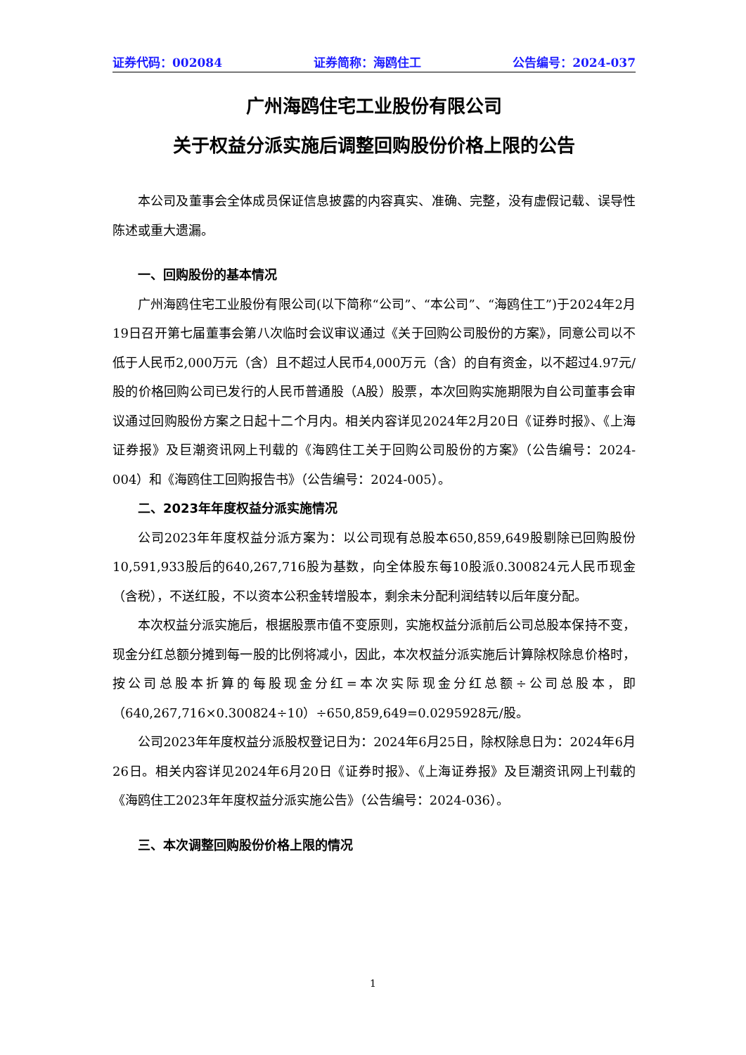证券代码：002084 证券简称：海鸥住工 公告编号：2024-037
广州海鸥住宅工业股份有限公司
关于权益分派实施后调整回购股份价格上限的公告
本公司及董事会全体成员保证信息披露的内容真实、准确、完整，没有虚假记载、误导性陈述或重大遗漏。
一、回购股份的基本情况
广州海鸥住宅工业股份有限公司(以下简称“公司”、“本公司”、“海鸥住工”)于2024年2月19日召开第七届董事会第八次临时会议审议通过《关于回购公司股份的方案》，同意公司以不低于人民币2,000万元（含）且不超过人民币4,000万元（含）的自有资金，以不超过4.97元/股的价格回购公司已发行的人民币普通股（A股）股票，本次回购实施期限为自公司董事会审议通过回购股份方案之日起十二个月内。相关内容详见2024年2月20日《证券时报》、《上海证券报》及巨潮资讯网上刊载的《海鸥住工关于回购公司股份的方案》（公告编号：2024-004）和《海鸥住工回购报告书》（公告编号：2024-005）。
二、2023年年度权益分派实施情况
公司2023年年度权益分派方案为：以公司现有总股本650,859,649股剔除已回购股份10,591,933股后的640,267,716股为基数，向全体股东每10股派0.300824元人民币现金（含税），不送红股，不以资本公积金转增股本，剩余未分配利润结转以后年度分配。
本次权益分派实施后，根据股票市值不变原则，实施权益分派前后公司总股本保持不变，现金分红总额分摊到每一股的比例将减小，因此，本次权益分派实施后计算除权除息价格时，按公司总股本折算的每股现金分红=本次实际现金分红总额÷公司总股本，即（640,267,716×0.300824÷10）÷650,859,649=0.0295928元/股。
公司2023年年度权益分派股权登记日为：2024年6月25日，除权除息日为：2024年6月26日。相关内容详见2024年6月20日《证券时报》、《上海证券报》及巨潮资讯网上刊载的《海鸥住工2023年年度权益分派实施公告》（公告编号：2024-036）。
三、本次调整回购股份价格上限的情况
1